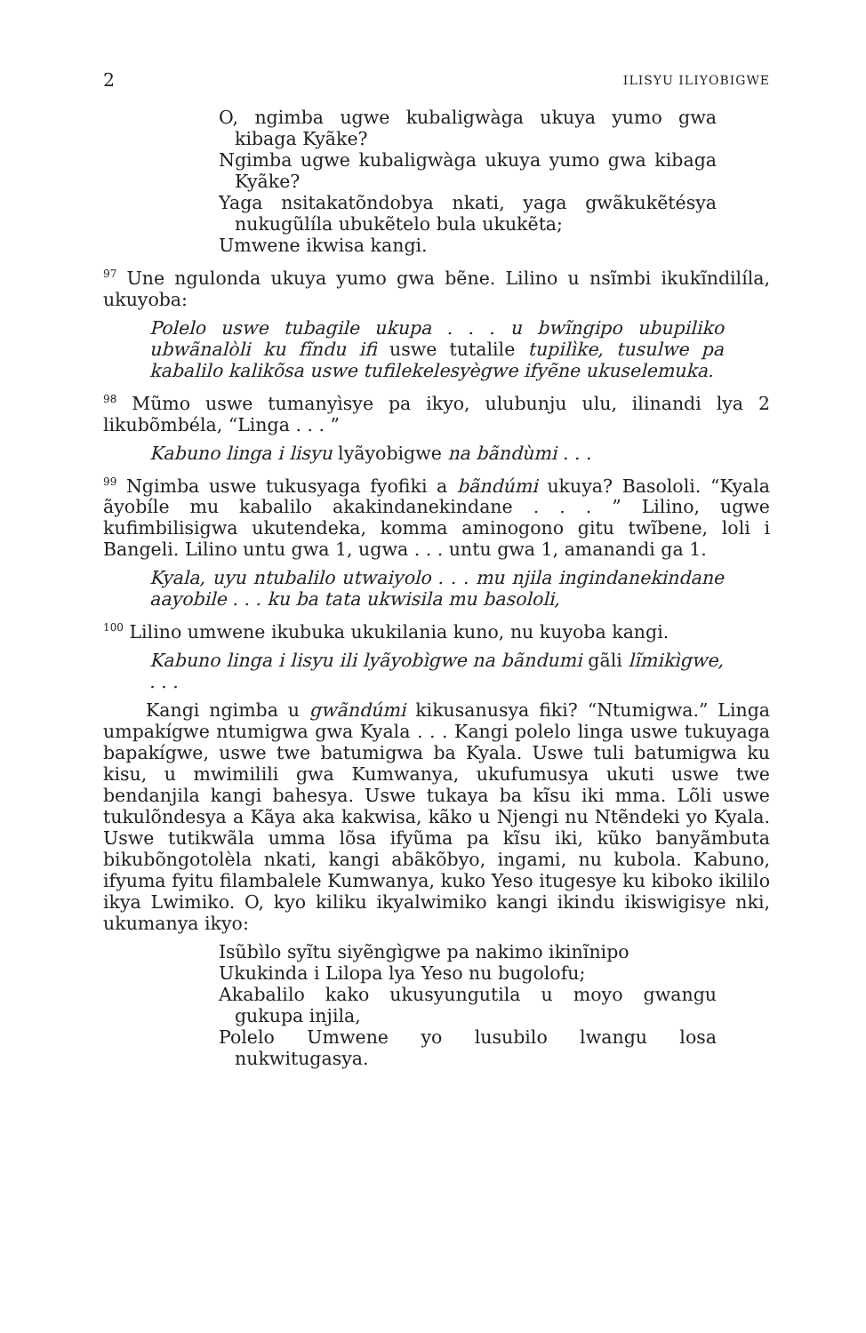2 ILISYU ILIYOBIGWE
O, ngimba ugwe kubaligwàga ukuya yumo gwa kibaga Kyãke?
Ngimba ugwe kubaligwàga ukuya yumo gwa kibaga Kyãke?
Yaga nsitakatõndobya nkati, yaga gwãkukẽtésya nukugũlíla ubukẽtelo bula ukukẽta;
Umwene ikwisa kangi.
<sup>97</sup> Une ngulonda ukuya yumo gwa bẽne. Lilino u nsĩmbi ikukĩndilíla, ukuyoba:
Polelo uswe tubagile ukupa . . . u bwĩngipo ubupiliko ubwãnalòli ku fĩndu ifi uswe tutalile tupilìke, tusulwe pa kabalilo kalikõsa uswe tufilekelesyègwe ifyẽne ukuselemuka.
<sup>98</sup> Mũmo uswe tumanyìsye pa ikyo, ulubunju ulu, ilinandi lya 2 likubõmbéla, “Linga . . . ”
Kabuno linga i lisyu lyãyobigwe na bãndùmi . . .
<sup>99</sup> Ngimba uswe tukusyaga fyofiki a bãndúmi ukuya? Basololi. “Kyala ãyobíle mu kabalilo akakindanekindane . . . ” Lilino, ugwe kufimbilisigwa ukutendeka, komma aminogono gitu twĩbene, loli i Bangeli. Lilino untu gwa 1, ugwa . . . untu gwa 1, amanandi ga 1.
Kyala, uyu ntubalilo utwaiyolo . . . mu njila ingindanekindane aayobile . . . ku ba tata ukwisila mu basololi,
<sup>100</sup> Lilino umwene ikubuka ukukilania kuno, nu kuyoba kangi.
Kabuno linga i lisyu ili lyãyobìgwe na bãndumi gãli lĩmikìgwe, . . .
Kangi ngimba u gwãndúmi kikusanusya fiki? “Ntumigwa.” Linga umpakígwe ntumigwa gwa Kyala . . . Kangi polelo linga uswe tukuyaga bapakígwe, uswe twe batumigwa ba Kyala. Uswe tuli batumigwa ku kisu, u mwimilili gwa Kumwanya, ukufumusya ukuti uswe twe bendanjila kangi bahesya. Uswe tukaya ba kĩsu iki mma. Lõli uswe tukulõndesya a Kãya aka kakwisa, kãko u Njengi nu Ntẽndeki yo Kyala. Uswe tutikwãla umma lõsa ifyũma pa kĩsu iki, kũko banyãmbuta bikubõngotolèla nkati, kangi abãkõbyo, ingami, nu kubola. Kabuno, ifyuma fyitu filambalele Kumwanya, kuko Yeso itugesye ku kiboko ikililo ikya Lwimiko. O, kyo kiliku ikyalwimiko kangi ikindu ikiswigisye nki, ukumanya ikyo:
Isũbìlo syĩtu siyẽngìgwe pa nakimo ikinĩnipo
Ukukinda i Lilopa lya Yeso nu bugolofu;
Akabalilo kako ukusyungutila u moyo gwangu gukupa injila,
Polelo Umwene yo lusubilo lwangu losa nukwitugasya.